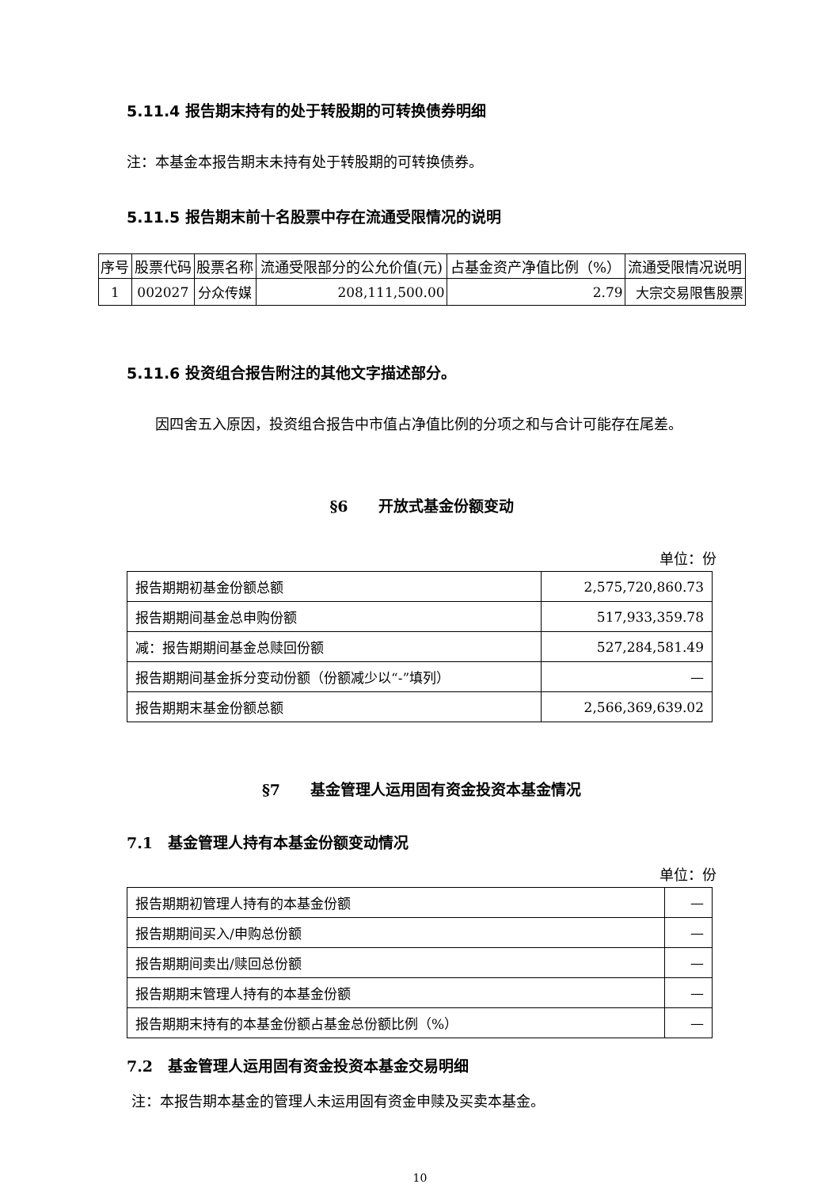5.11.4 报告期末持有的处于转股期的可转换债券明细
注：本基金本报告期末未持有处于转股期的可转换债券。
5.11.5 报告期末前十名股票中存在流通受限情况的说明
| 序号 | 股票代码 | 股票名称 | 流通受限部分的公允价值(元) | 占基金资产净值比例（%） | 流通受限情况说明 |
| --- | --- | --- | --- | --- | --- |
| 1 | 002027 | 分众传媒 | 208,111,500.00 | 2.79 | 大宗交易限售股票 |
5.11.6 投资组合报告附注的其他文字描述部分。
因四舍五入原因，投资组合报告中市值占净值比例的分项之和与合计可能存在尾差。
§6　　开放式基金份额变动
单位：份
| 报告期期初基金份额总额 | 2,575,720,860.73 |
| 报告期期间基金总申购份额 | 517,933,359.78 |
| 减：报告期期间基金总赎回份额 | 527,284,581.49 |
| 报告期期间基金拆分变动份额（份额减少以“-”填列） | — |
| 报告期期末基金份额总额 | 2,566,369,639.02 |
§7　　基金管理人运用固有资金投资本基金情况
7.1　基金管理人持有本基金份额变动情况
单位：份
| 报告期期初管理人持有的本基金份额 | — |
| 报告期期间买入/申购总份额 | — |
| 报告期期间卖出/赎回总份额 | — |
| 报告期期末管理人持有的本基金份额 | — |
| 报告期期末持有的本基金份额占基金总份额比例（%） | — |
7.2　基金管理人运用固有资金投资本基金交易明细
注：本报告期本基金的管理人未运用固有资金申赎及买卖本基金。
10